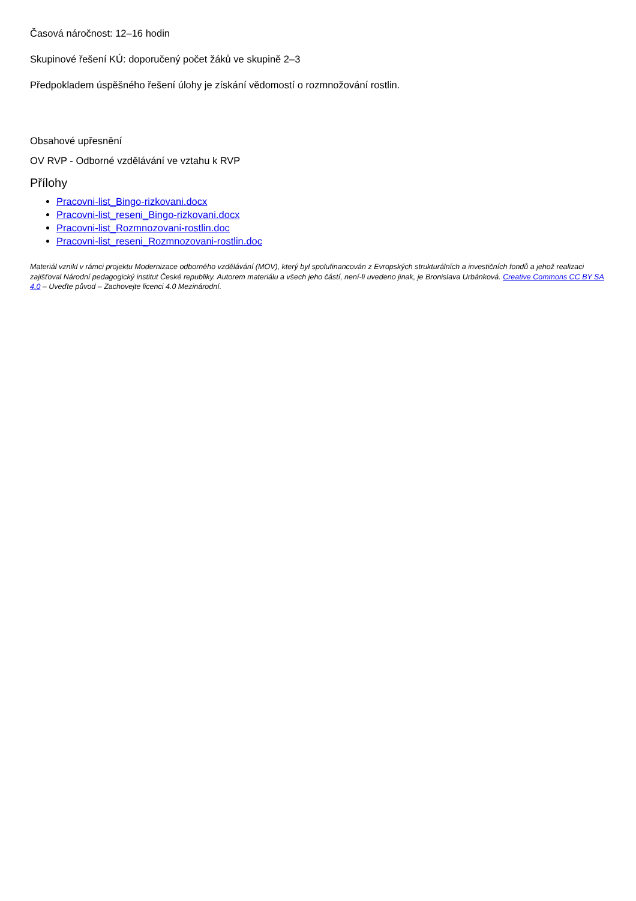Časová náročnost: 12–16 hodin
Skupinové řešení KÚ: doporučený počet žáků ve skupině 2–3
Předpokladem úspěšného řešení úlohy je získání vědomostí o rozmnožování rostlin.
Obsahové upřesnění
OV RVP - Odborné vzdělávání ve vztahu k RVP
Přílohy
Pracovni-list_Bingo-rizkovani.docx
Pracovni-list_reseni_Bingo-rizkovani.docx
Pracovni-list_Rozmnozovani-rostlin.doc
Pracovni-list_reseni_Rozmnozovani-rostlin.doc
Materiál vznikl v rámci projektu Modernizace odborného vzdělávání (MOV), který byl spolufinancován z Evropských strukturálních a investičních fondů a jehož realizaci zajišťoval Národní pedagogický institut České republiky. Autorem materiálu a všech jeho částí, není-li uvedeno jinak, je Bronislava Urbánková. Creative Commons CC BY SA 4.0 – Uveďte původ – Zachovejte licenci 4.0 Mezinárodní.